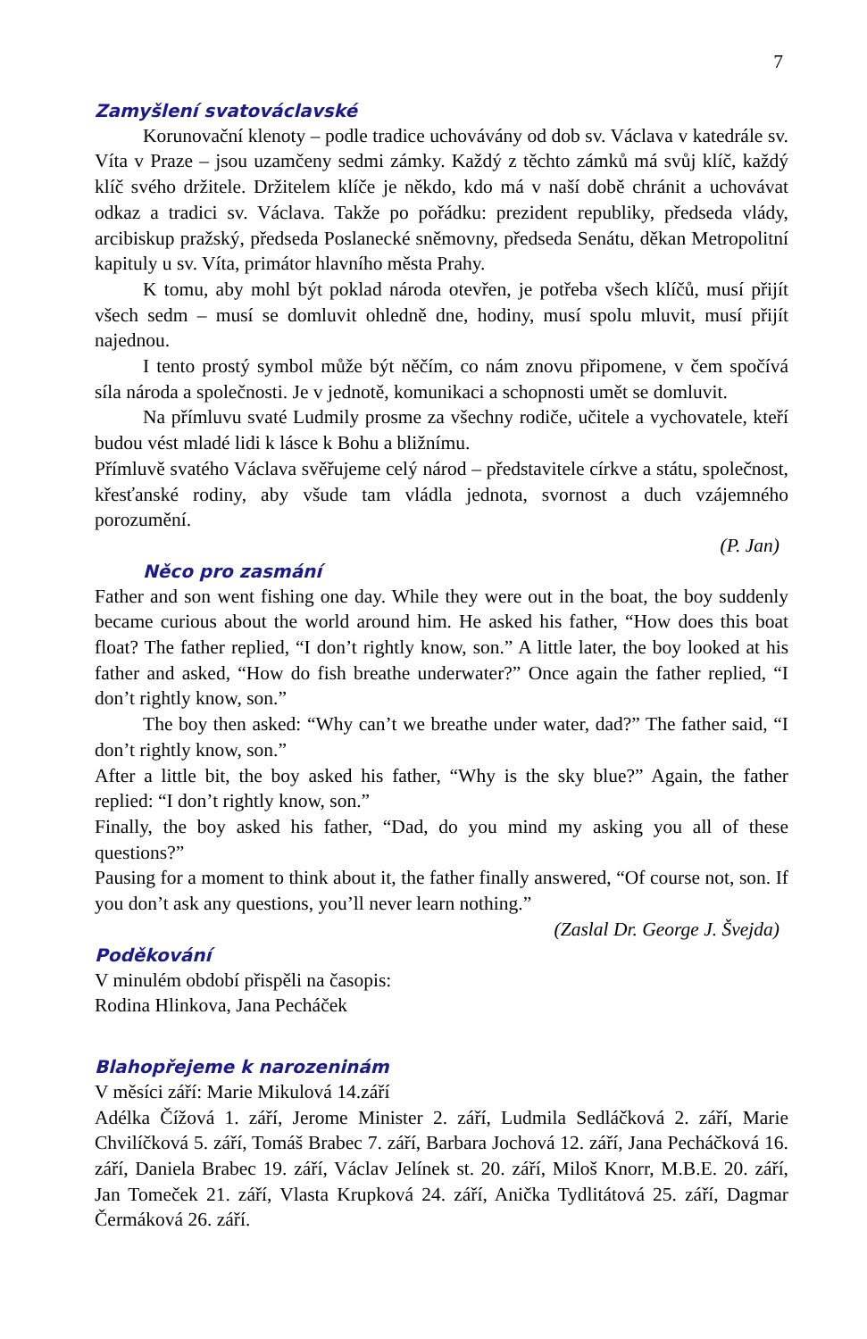7
Zamyšlení svatováclavské
Korunovační klenoty – podle tradice uchovávány od dob sv. Václava v katedrále sv. Víta v Praze – jsou uzamčeny sedmi zámky. Každý z těchto zámků má svůj klíč, každý klíč svého držitele. Držitelem klíče je někdo, kdo má v naší době chránit a uchovávat odkaz a tradici sv. Václava. Takže po pořádku: prezident republiky, předseda vlády, arcibiskup pražský, předseda Poslanecké sněmovny, předseda Senátu, děkan Metropolitní kapituly u sv. Víta, primátor hlavního města Prahy.
K tomu, aby mohl být poklad národa otevřen, je potřeba všech klíčů, musí přijít všech sedm – musí se domluvit ohledně dne, hodiny, musí spolu mluvit, musí přijít najednou.
I tento prostý symbol může být něčím, co nám znovu připomene, v čem spočívá síla národa a společnosti. Je v jednotě, komunikaci a schopnosti umět se domluvit.
Na přímluvu svaté Ludmily prosme za všechny rodiče, učitele a vychovatele, kteří budou vést mladé lidi k lásce k Bohu a bližnímu.
Přímluvě svatého Václava svěřujeme celý národ – představitele církve a státu, společnost, křesťanské rodiny, aby všude tam vládla jednota, svornost a duch vzájemného porozumění.
(P. Jan)
Něco pro zasmání
Father and son went fishing one day. While they were out in the boat, the boy suddenly became curious about the world around him. He asked his father, “How does this boat float? The father replied, “I don’t rightly know, son.” A little later, the boy looked at his father and asked, “How do fish breathe underwater?” Once again the father replied, “I don’t rightly know, son.”
The boy then asked: “Why can’t we breathe under water, dad?” The father said, “I don’t rightly know, son.”
After a little bit, the boy asked his father, “Why is the sky blue?” Again, the father replied: “I don’t rightly know, son.”
Finally, the boy asked his father, “Dad, do you mind my asking you all of these questions?”
Pausing for a moment to think about it, the father finally answered, “Of course not, son. If you don’t ask any questions, you’ll never learn nothing.”
(Zaslal Dr. George J. Švejda)
Poděkování
V minulém období přispěli na časopis:
Rodina Hlinkova, Jana Pecháček
Blahopřejeme k narozeninám
V měsíci září: Marie Mikulová 14.září
Adélka Čížová 1. září, Jerome Minister 2. září, Ludmila Sedláčková 2. září, Marie Chvilíčková 5. září, Tomáš Brabec 7. září, Barbara Jochová 12. září, Jana Pecháčková 16. září, Daniela Brabec 19. září, Václav Jelínek st. 20. září, Miloš Knorr, M.B.E. 20. září, Jan Tomeček 21. září, Vlasta Krupková 24. září, Anička Tydlitátová 25. září, Dagmar Čermáková 26. září.